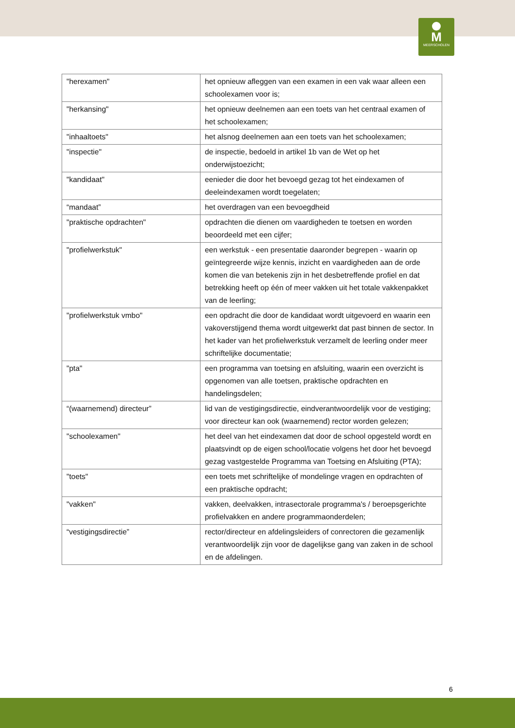M
MEERSCHOLEN
| "herexamen" | het opnieuw afleggen van een examen in een vak waar alleen een schoolexamen voor is; |
| "herkansing" | het opnieuw deelnemen aan een toets van het centraal examen of het schoolexamen; |
| "inhaaltoets" | het alsnog deelnemen aan een toets van het schoolexamen; |
| "inspectie" | de inspectie, bedoeld in artikel 1b van de Wet op het onderwijstoezicht; |
| "kandidaat" | eenieder die door het bevoegd gezag tot het eindexamen of deeleindexamen wordt toegelaten; |
| “mandaat” | het overdragen van een bevoegdheid |
| "praktische opdrachten" | opdrachten die dienen om vaardigheden te toetsen en worden beoordeeld met een cijfer; |
| "profielwerkstuk" | een werkstuk - een presentatie daaronder begrepen - waarin op geïntegreerde wijze kennis, inzicht en vaardigheden aan de orde komen die van betekenis zijn in het desbetreffende profiel en dat betrekking heeft op één of meer vakken uit het totale vakkenpakket van de leerling; |
| "profielwerkstuk vmbo" | een opdracht die door de kandidaat wordt uitgevoerd en waarin een vakoverstijgend thema wordt uitgewerkt dat past binnen de sector. In het kader van het profielwerkstuk verzamelt de leerling onder meer schriftelijke documentatie; |
| "pta" | een programma van toetsing en afsluiting, waarin een overzicht is opgenomen van alle toetsen, praktische opdrachten en handelingsdelen; |
| “(waarnemend) directeur” | lid van de vestigingsdirectie, eindverantwoordelijk voor de vestiging; voor directeur kan ook (waarnemend) rector worden gelezen; |
| "schoolexamen" | het deel van het eindexamen dat door de school opgesteld wordt en plaatsvindt op de eigen school/locatie volgens het door het bevoegd gezag vastgestelde Programma van Toetsing en Afsluiting (PTA); |
| "toets" | een toets met schriftelijke of mondelinge vragen en opdrachten of een praktische opdracht; |
| "vakken" | vakken, deelvakken, intrasectorale programma's / beroepsgerichte profielvakken en andere programmaonderdelen; |
| “vestigingsdirectie” | rector/directeur en afdelingsleiders of conrectoren die gezamenlijk verantwoordelijk zijn voor de dagelijkse gang van zaken in de school en de afdelingen. |
6